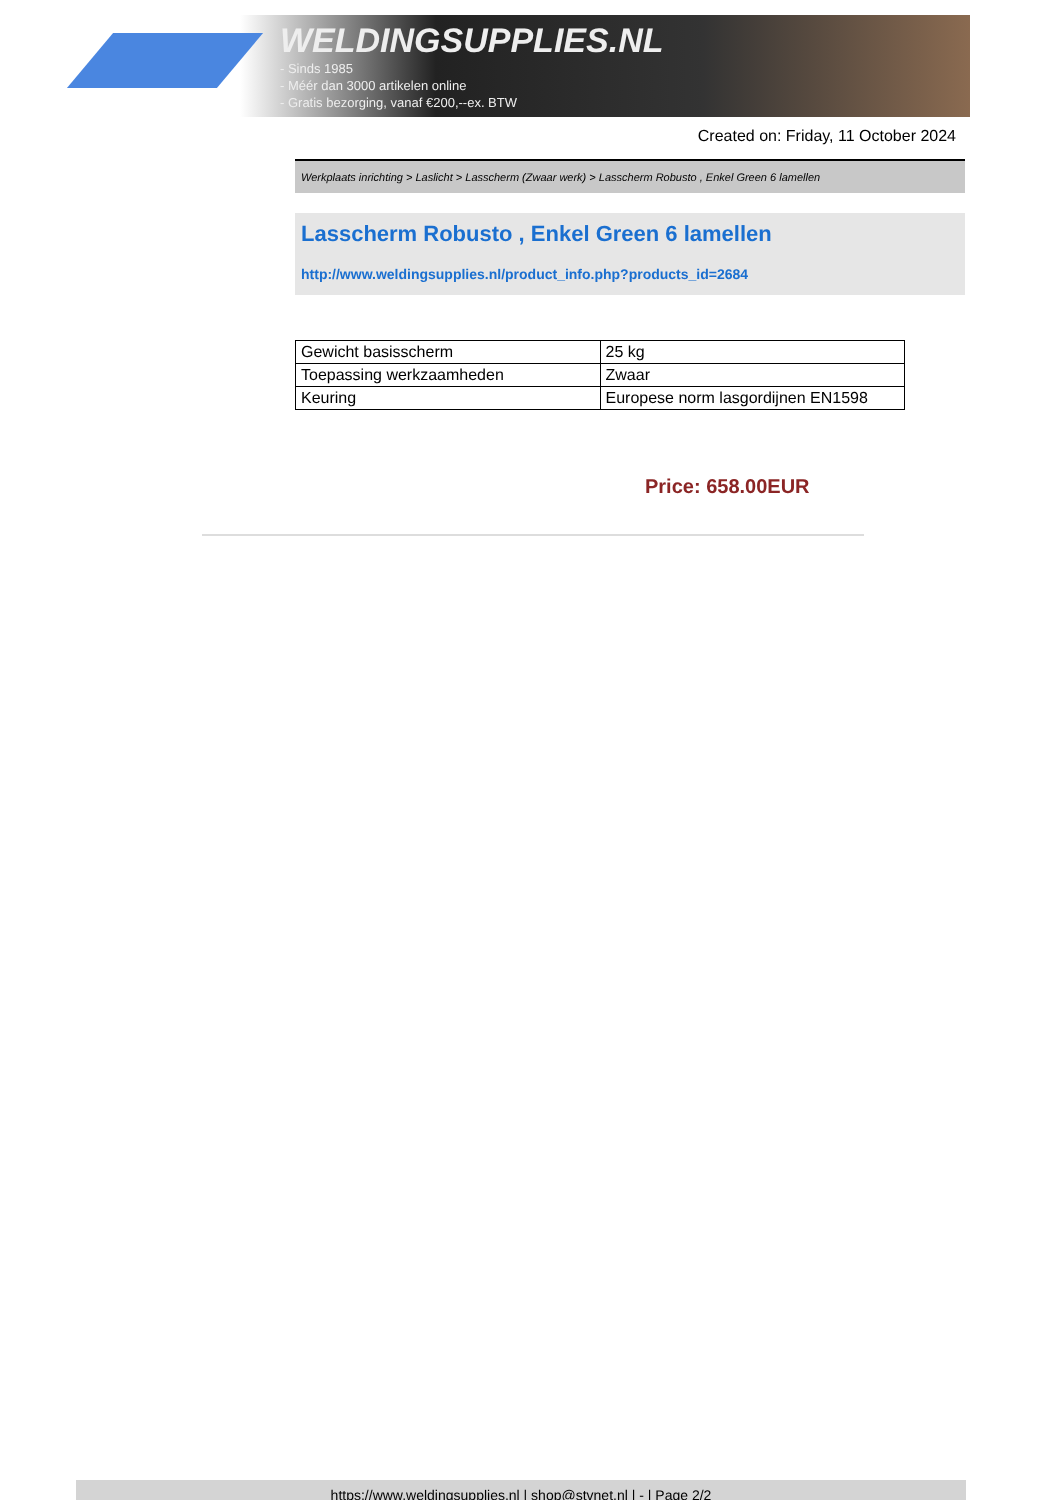WELDINGSUPPLIES.NL
- Sinds 1985
- Méér dan 3000 artikelen online
- Gratis bezorging, vanaf €200,--ex. BTW
Created on: Friday, 11 October 2024
Werkplaats inrichting > Laslicht > Lasscherm (Zwaar werk) > Lasscherm Robusto , Enkel Green 6 lamellen
Lasscherm Robusto , Enkel Green 6 lamellen
http://www.weldingsupplies.nl/product_info.php?products_id=2684
| Gewicht basisscherm | 25 kg |
| Toepassing werkzaamheden | Zwaar |
| Keuring | Europese norm lasgordijnen EN1598 |
Price: 658.00EUR
https://www.weldingsupplies.nl | shop@stvnet.nl | - | Page 2/2